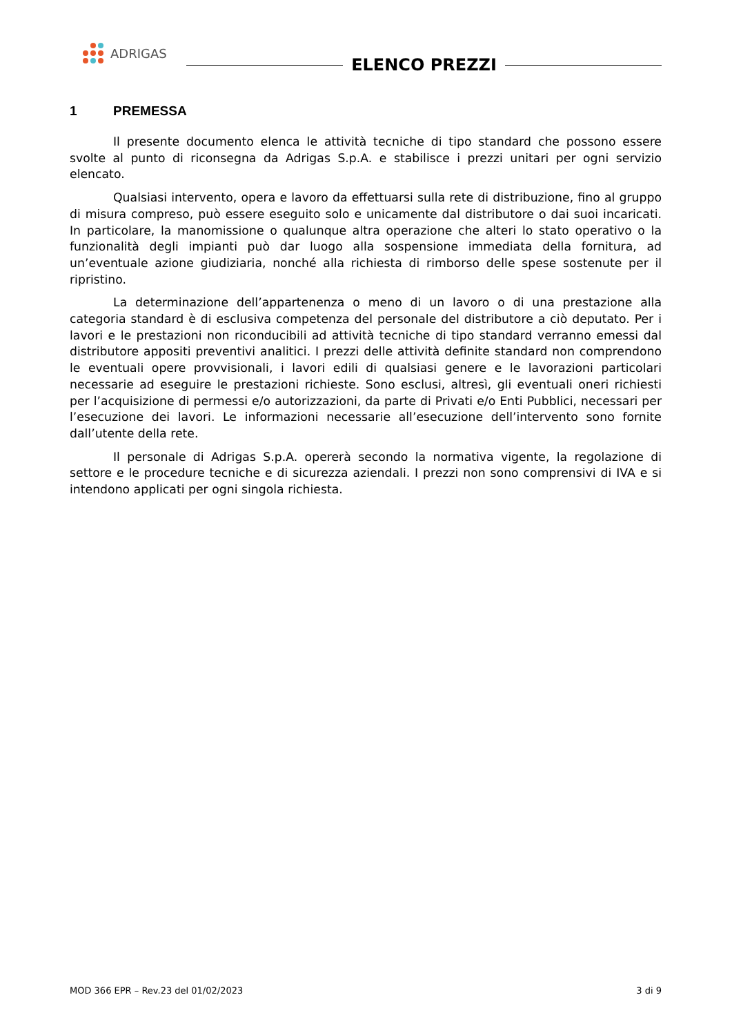ADRIGAS
ELENCO PREZZI
1 PREMESSA
Il presente documento elenca le attività tecniche di tipo standard che possono essere svolte al punto di riconsegna da Adrigas S.p.A. e stabilisce i prezzi unitari per ogni servizio elencato.
Qualsiasi intervento, opera e lavoro da effettuarsi sulla rete di distribuzione, fino al gruppo di misura compreso, può essere eseguito solo e unicamente dal distributore o dai suoi incaricati. In particolare, la manomissione o qualunque altra operazione che alteri lo stato operativo o la funzionalità degli impianti può dar luogo alla sospensione immediata della fornitura, ad un’eventuale azione giudiziaria, nonché alla richiesta di rimborso delle spese sostenute per il ripristino.
La determinazione dell’appartenenza o meno di un lavoro o di una prestazione alla categoria standard è di esclusiva competenza del personale del distributore a ciò deputato. Per i lavori e le prestazioni non riconducibili ad attività tecniche di tipo standard verranno emessi dal distributore appositi preventivi analitici. I prezzi delle attività definite standard non comprendono le eventuali opere provvisionali, i lavori edili di qualsiasi genere e le lavorazioni particolari necessarie ad eseguire le prestazioni richieste. Sono esclusi, altresì, gli eventuali oneri richiesti per l’acquisizione di permessi e/o autorizzazioni, da parte di Privati e/o Enti Pubblici, necessari per l’esecuzione dei lavori. Le informazioni necessarie all’esecuzione dell’intervento sono fornite dall’utente della rete.
Il personale di Adrigas S.p.A. opererà secondo la normativa vigente, la regolazione di settore e le procedure tecniche e di sicurezza aziendali. I prezzi non sono comprensivi di IVA e si intendono applicati per ogni singola richiesta.
MOD 366 EPR – Rev.23 del 01/02/2023 3 di 9